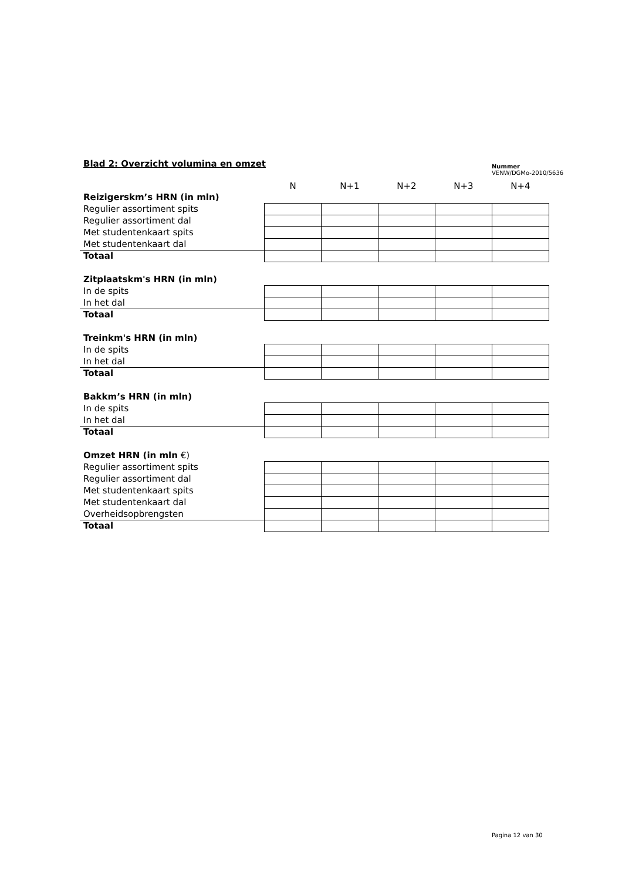Blad 2: Overzicht volumina en omzet
Nummer
VENW/DGMo-2010/5636
| | N | N+1 | N+2 | N+3 | N+4 |
| Reizigerskm’s HRN (in mln) | | | | | |
| Regulier assortiment spits | | | | | |
| Regulier assortiment dal | | | | | |
| Met studentenkaart spits | | | | | |
| Met studentenkaart dal | | | | | |
| Totaal | | | | | |
| Zitplaatskm's HRN (in mln) | | | | | |
| In de spits | | | | | |
| In het dal | | | | | |
| Totaal | | | | | |
| Treinkm's HRN (in mln) | | | | | |
| In de spits | | | | | |
| In het dal | | | | | |
| Totaal | | | | | |
| Bakkm’s HRN (in mln) | | | | | |
| In de spits | | | | | |
| In het dal | | | | | |
| Totaal | | | | | |
| Omzet HRN (in mln €) | | | | | |
| Regulier assortiment spits | | | | | |
| Regulier assortiment dal | | | | | |
| Met studentenkaart spits | | | | | |
| Met studentenkaart dal | | | | | |
| Overheidsopbrengsten | | | | | |
| Totaal | | | | | |
Pagina 12 van 30